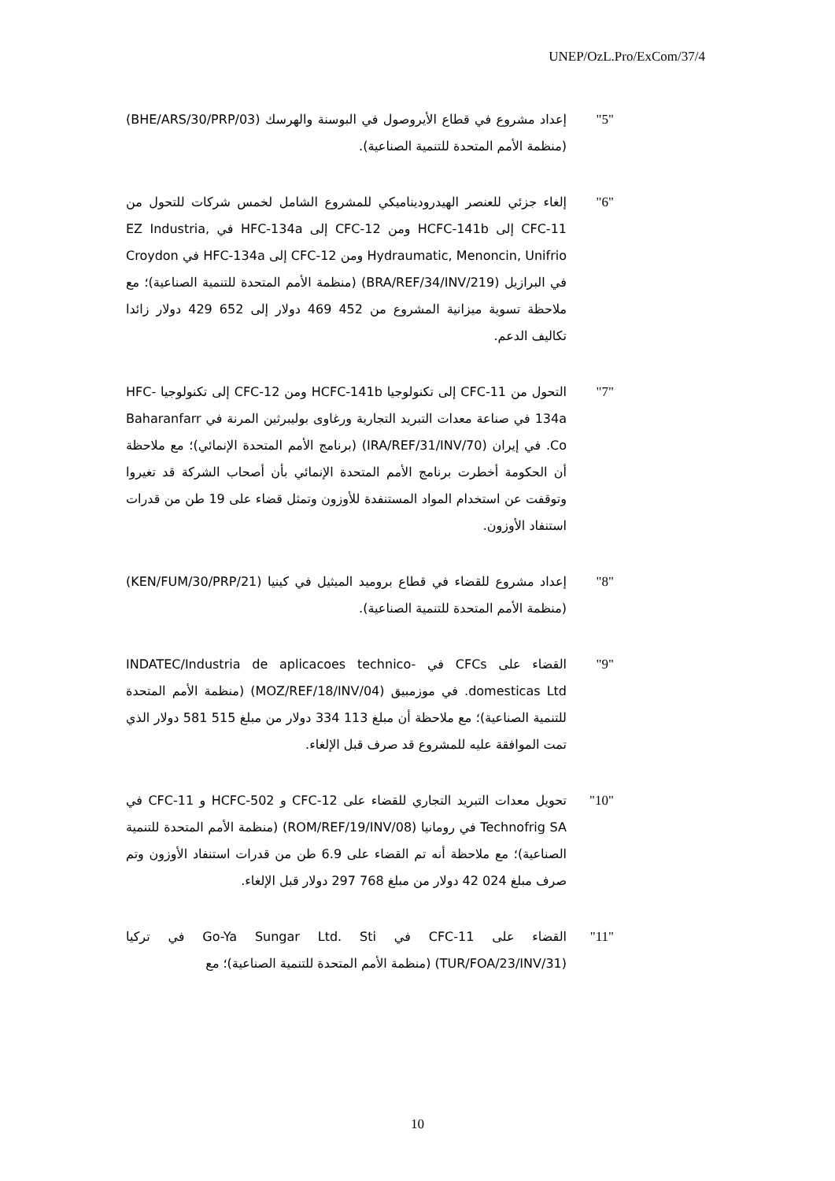UNEP/OzL.Pro/ExCom/37/4
"5" إعداد مشروع في قطاع الأيروصول في البوسنة والهرسك (BHE/ARS/30/PRP/03) (منظمة الأمم المتحدة للتنمية الصناعية).
"6" إلغاء جزئي للعنصر الهيدروديناميكي للمشروع الشامل لخمس شركات للتحول من CFC-11 إلى HCFC-141b ومن CFC-12 إلى HFC-134a في EZ Industria, Hydraumatic, Menoncin, Unifrio ومن CFC-12 إلى HFC-134a في Croydon في البرازيل (BRA/REF/34/INV/219) (منظمة الأمم المتحدة للتنمية الصناعية)؛ مع ملاحظة تسوية ميزانية المشروع من 452 469 دولار إلى 652 429 دولار زائدا تكاليف الدعم.
"7" التحول من CFC-11 إلى تكنولوجيا HCFC-141b ومن CFC-12 إلى تكنولوجيا HFC-134a في صناعة معدات التبريد التجارية ورغاوى بوليبرثين المرنة في Baharanfarr Co. في إيران (IRA/REF/31/INV/70) (برنامج الأمم المتحدة الإنمائي)؛ مع ملاحظة أن الحكومة أخطرت برنامج الأمم المتحدة الإنمائي بأن أصحاب الشركة قد تغيروا وتوقفت عن استخدام المواد المستنفدة للأوزون وتمثل قضاء على 19 طن من قدرات استنفاد الأوزون.
"8" إعداد مشروع للقضاء في قطاع بروميد الميثيل في كينيا (KEN/FUM/30/PRP/21) (منظمة الأمم المتحدة للتنمية الصناعية).
"9" القضاء على CFCs في INDATEC/Industria de aplicacoes technico-domesticas Ltd. في موزمبيق (MOZ/REF/18/INV/04) (منظمة الأمم المتحدة للتنمية الصناعية)؛ مع ملاحظة أن مبلغ 113 334 دولار من مبلغ 515 581 دولار الذي تمت الموافقة عليه للمشروع قد صرف قبل الإلغاء.
"10" تحويل معدات التبريد التجاري للقضاء على CFC-12 و HCFC-502 و CFC-11 في Technofrig SA في رومانيا (ROM/REF/19/INV/08) (منظمة الأمم المتحدة للتنمية الصناعية)؛ مع ملاحظة أنه تم القضاء على 6.9 طن من قدرات استنفاد الأوزون وتم صرف مبلغ 024 42 دولار من مبلغ 768 297 دولار قبل الإلغاء.
"11" القضاء على CFC-11 في Go-Ya Sungar Ltd. Sti في تركيا (TUR/FOA/23/INV/31) (منظمة الأمم المتحدة للتنمية الصناعية)؛ مع
10